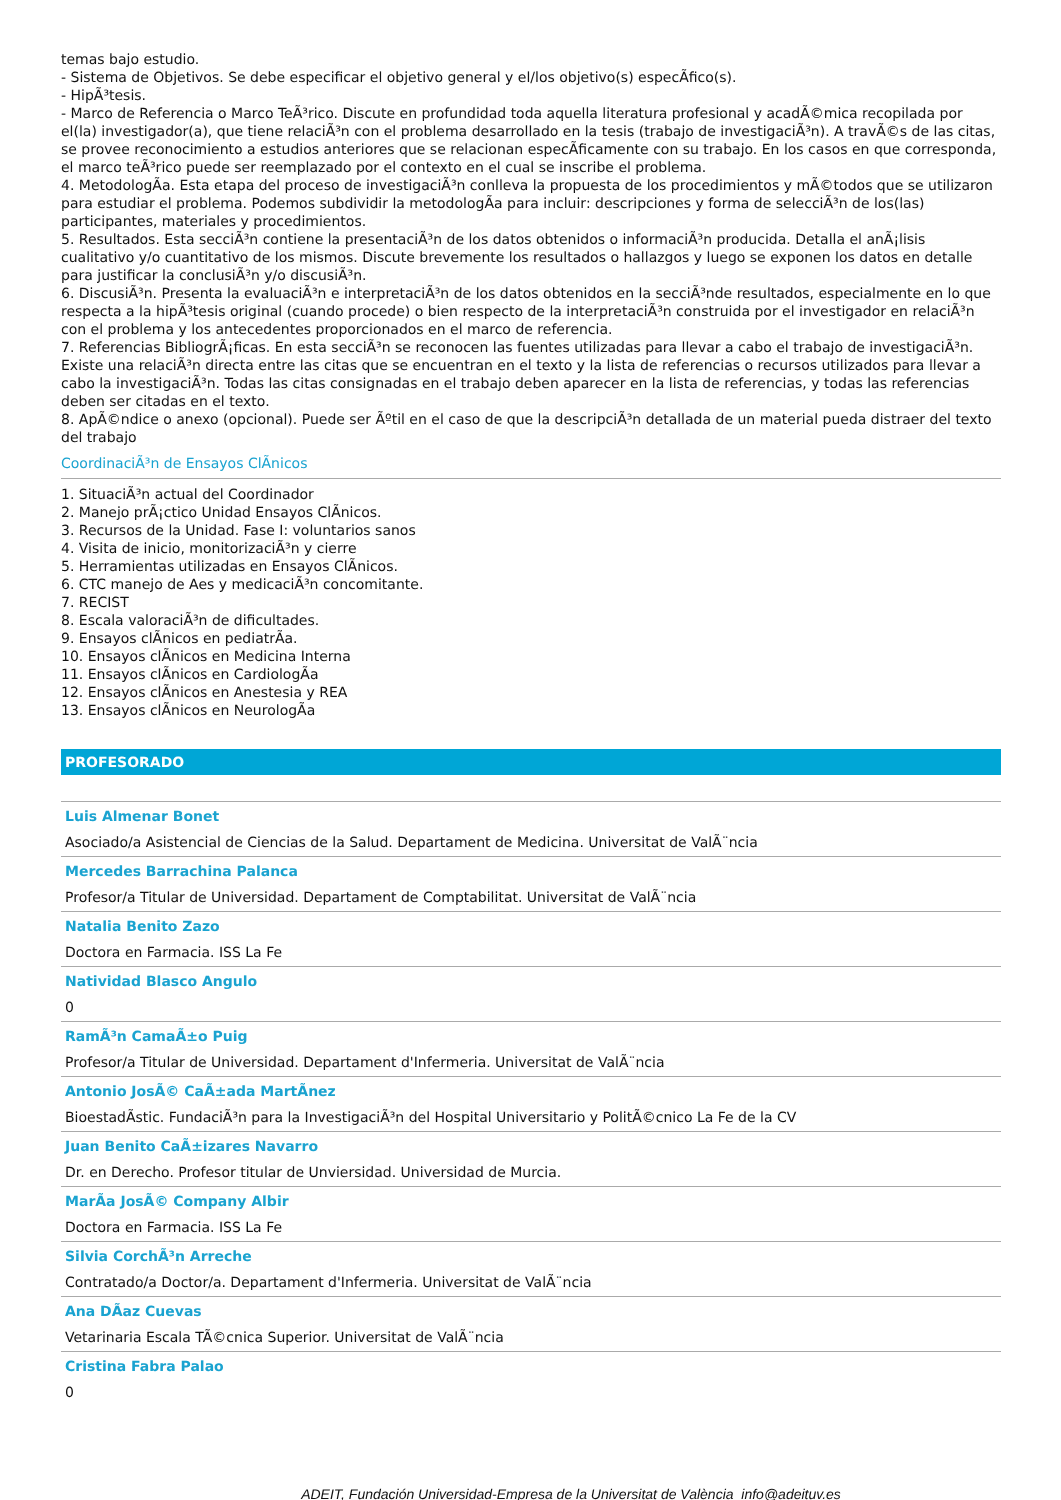temas bajo estudio.
- Sistema de Objetivos. Se debe especificar el objetivo general y el/los objetivo(s) especÃfico(s).
- HipÃ³tesis.
- Marco de Referencia o Marco TeÃ³rico. Discute en profundidad toda aquella literatura profesional y acadÃ©mica recopilada por el(la) investigador(a), que tiene relaciÃ³n con el problema desarrollado en la tesis (trabajo de investigaciÃ³n). A travÃ©s de las citas, se provee reconocimiento a estudios anteriores que se relacionan especÃficamente con su trabajo. En los casos en que corresponda, el marco teÃ³rico puede ser reemplazado por el contexto en el cual se inscribe el problema.
4. MetodologÃa. Esta etapa del proceso de investigaciÃ³n conlleva la propuesta de los procedimientos y mÃ©todos que se utilizaron para estudiar el problema. Podemos subdividir la metodologÃa para incluir: descripciones y forma de selecciÃ³n de los(las) participantes, materiales y procedimientos.
5. Resultados. Esta secciÃ³n contiene la presentaciÃ³n de los datos obtenidos o informaciÃ³n producida. Detalla el anÃ¡lisis cualitativo y/o cuantitativo de los mismos. Discute brevemente los resultados o hallazgos y luego se exponen los datos en detalle para justificar la conclusiÃ³n y/o discusiÃ³n.
6. DiscusiÃ³n. Presenta la evaluaciÃ³n e interpretaciÃ³n de los datos obtenidos en la secciÃ³nde resultados, especialmente en lo que respecta a la hipÃ³tesis original (cuando procede) o bien respecto de la interpretaciÃ³n construida por el investigador en relaciÃ³n con el problema y los antecedentes proporcionados en el marco de referencia.
7. Referencias BibliogrÃ¡ficas. En esta secciÃ³n se reconocen las fuentes utilizadas para llevar a cabo el trabajo de investigaciÃ³n. Existe una relaciÃ³n directa entre las citas que se encuentran en el texto y la lista de referencias o recursos utilizados para llevar a cabo la investigaciÃ³n. Todas las citas consignadas en el trabajo deben aparecer en la lista de referencias, y todas las referencias deben ser citadas en el texto.
8. ApÃ©ndice o anexo (opcional). Puede ser Ãºtil en el caso de que la descripciÃ³n detallada de un material pueda distraer del texto del trabajo
CoordinaciÃ³n de Ensayos ClÃnicos
1. SituaciÃ³n actual del Coordinador
2. Manejo prÃ¡ctico Unidad Ensayos ClÃnicos.
3. Recursos de la Unidad. Fase I: voluntarios sanos
4. Visita de inicio, monitorizaciÃ³n y cierre
5. Herramientas utilizadas en Ensayos ClÃnicos.
6. CTC manejo de Aes y medicaciÃ³n concomitante.
7. RECIST
8. Escala valoraciÃ³n de dificultades.
9. Ensayos clÃnicos en pediatrÃa.
10. Ensayos clÃnicos en Medicina Interna
11. Ensayos clÃnicos en CardiologÃa
12. Ensayos clÃnicos en Anestesia y REA
13. Ensayos clÃnicos en NeurologÃa
PROFESORADO
Luis Almenar Bonet
Asociado/a Asistencial de Ciencias de la Salud. Departament de Medicina. Universitat de ValÃ¨ncia
Mercedes Barrachina Palanca
Profesor/a Titular de Universidad. Departament de Comptabilitat. Universitat de ValÃ¨ncia
Natalia Benito Zazo
Doctora en Farmacia. ISS La Fe
Natividad Blasco Angulo
0
RamÃ³n CamaÃ±o Puig
Profesor/a Titular de Universidad. Departament d'Infermeria. Universitat de ValÃ¨ncia
Antonio JosÃ© CaÃ±ada MartÃnez
BioestadÃstic. FundaciÃ³n para la InvestigaciÃ³n del Hospital Universitario y PolitÃ©cnico La Fe de la CV
Juan Benito CaÃ±izares Navarro
Dr. en Derecho. Profesor titular de Unviersidad. Universidad de Murcia.
MarÃa JosÃ© Company Albir
Doctora en Farmacia. ISS La Fe
Silvia CorchÃ³n Arreche
Contratado/a Doctor/a. Departament d'Infermeria. Universitat de ValÃ¨ncia
Ana DÃaz Cuevas
Vetarinaria Escala TÃ©cnica Superior. Universitat de ValÃ¨ncia
Cristina Fabra Palao
0
ADEIT, Fundación Universidad-Empresa de la Universitat de València info@adeituv.es